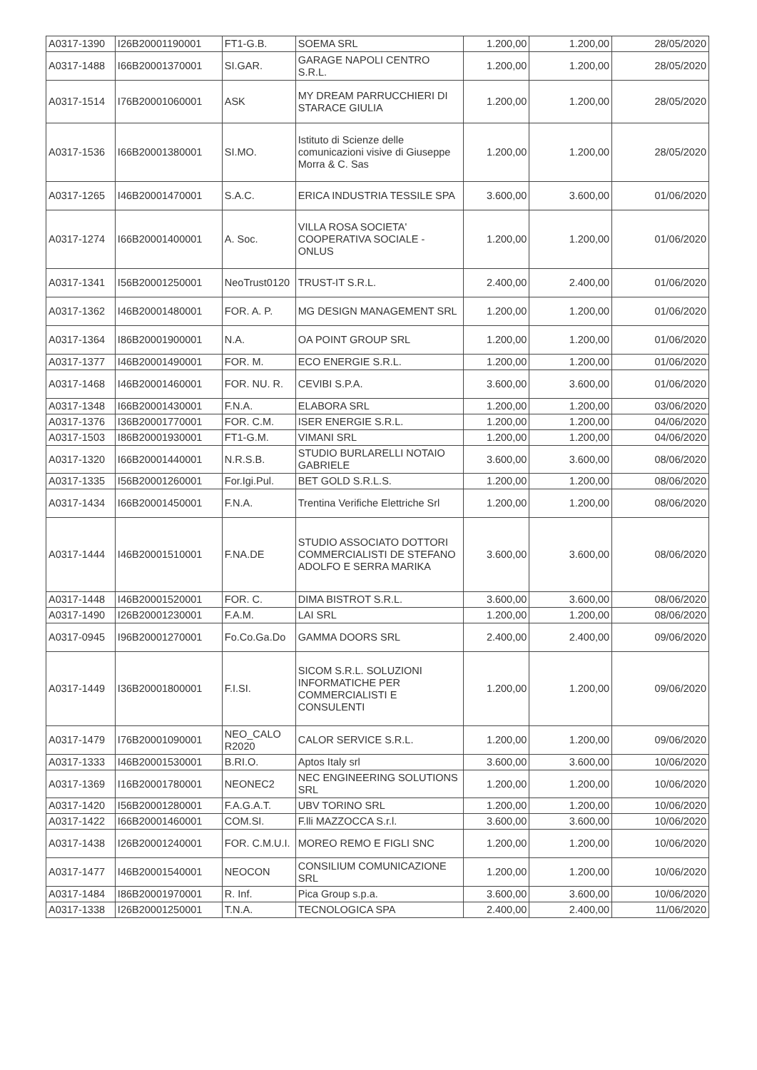| A0317-1390 | I26B20001190001 | FT1-G.B. | SOEMA SRL | 1.200,00 | 1.200,00 | 28/05/2020 |
| A0317-1488 | I66B20001370001 | SI.GAR. | GARAGE NAPOLI CENTRO S.R.L. | 1.200,00 | 1.200,00 | 28/05/2020 |
| A0317-1514 | I76B20001060001 | ASK | MY DREAM PARRUCCHIERI DI STARACE GIULIA | 1.200,00 | 1.200,00 | 28/05/2020 |
| A0317-1536 | I66B20001380001 | SI.MO. | Istituto di Scienze delle comunicazioni visive di Giuseppe Morra & C. Sas | 1.200,00 | 1.200,00 | 28/05/2020 |
| A0317-1265 | I46B20001470001 | S.A.C. | ERICA INDUSTRIA TESSILE SPA | 3.600,00 | 3.600,00 | 01/06/2020 |
| A0317-1274 | I66B20001400001 | A. Soc. | VILLA ROSA SOCIETA' COOPERATIVA SOCIALE - ONLUS | 1.200,00 | 1.200,00 | 01/06/2020 |
| A0317-1341 | I56B20001250001 | NeoTrust0120 | TRUST-IT S.R.L. | 2.400,00 | 2.400,00 | 01/06/2020 |
| A0317-1362 | I46B20001480001 | FOR. A. P. | MG DESIGN MANAGEMENT SRL | 1.200,00 | 1.200,00 | 01/06/2020 |
| A0317-1364 | I86B20001900001 | N.A. | OA POINT GROUP SRL | 1.200,00 | 1.200,00 | 01/06/2020 |
| A0317-1377 | I46B20001490001 | FOR. M. | ECO ENERGIE S.R.L. | 1.200,00 | 1.200,00 | 01/06/2020 |
| A0317-1468 | I46B20001460001 | FOR. NU. R. | CEVIBI S.P.A. | 3.600,00 | 3.600,00 | 01/06/2020 |
| A0317-1348 | I66B20001430001 | F.N.A. | ELABORA SRL | 1.200,00 | 1.200,00 | 03/06/2020 |
| A0317-1376 | I36B20001770001 | FOR. C.M. | ISER ENERGIE S.R.L. | 1.200,00 | 1.200,00 | 04/06/2020 |
| A0317-1503 | I86B20001930001 | FT1-G.M. | VIMANI SRL | 1.200,00 | 1.200,00 | 04/06/2020 |
| A0317-1320 | I66B20001440001 | N.R.S.B. | STUDIO BURLARELLI NOTAIO GABRIELE | 3.600,00 | 3.600,00 | 08/06/2020 |
| A0317-1335 | I56B20001260001 | For.Igi.Pul. | BET GOLD S.R.L.S. | 1.200,00 | 1.200,00 | 08/06/2020 |
| A0317-1434 | I66B20001450001 | F.N.A. | Trentina Verifiche Elettriche Srl | 1.200,00 | 1.200,00 | 08/06/2020 |
| A0317-1444 | I46B20001510001 | F.NA.DE | STUDIO ASSOCIATO DOTTORI COMMERCIALISTI DE STEFANO ADOLFO E SERRA MARIKA | 3.600,00 | 3.600,00 | 08/06/2020 |
| A0317-1448 | I46B20001520001 | FOR. C. | DIMA BISTROT S.R.L. | 3.600,00 | 3.600,00 | 08/06/2020 |
| A0317-1490 | I26B20001230001 | F.A.M. | LAI SRL | 1.200,00 | 1.200,00 | 08/06/2020 |
| A0317-0945 | I96B20001270001 | Fo.Co.Ga.Do | GAMMA DOORS SRL | 2.400,00 | 2.400,00 | 09/06/2020 |
| A0317-1449 | I36B20001800001 | F.I.SI. | SICOM S.R.L. SOLUZIONI INFORMATICHE PER COMMERCIALISTI E CONSULENTI | 1.200,00 | 1.200,00 | 09/06/2020 |
| A0317-1479 | I76B20001090001 | NEO_CALO R2020 | CALOR SERVICE S.R.L. | 1.200,00 | 1.200,00 | 09/06/2020 |
| A0317-1333 | I46B20001530001 | B.RI.O. | Aptos Italy srl | 3.600,00 | 3.600,00 | 10/06/2020 |
| A0317-1369 | I16B20001780001 | NEONEC2 | NEC ENGINEERING SOLUTIONS SRL | 1.200,00 | 1.200,00 | 10/06/2020 |
| A0317-1420 | I56B20001280001 | F.A.G.A.T. | UBV TORINO SRL | 1.200,00 | 1.200,00 | 10/06/2020 |
| A0317-1422 | I66B20001460001 | COM.SI. | F.lli MAZZOCCA S.r.l. | 3.600,00 | 3.600,00 | 10/06/2020 |
| A0317-1438 | I26B20001240001 | FOR. C.M.U.I. | MOREO REMO E FIGLI SNC | 1.200,00 | 1.200,00 | 10/06/2020 |
| A0317-1477 | I46B20001540001 | NEOCON | CONSILIUM COMUNICAZIONE SRL | 1.200,00 | 1.200,00 | 10/06/2020 |
| A0317-1484 | I86B20001970001 | R. Inf. | Pica Group s.p.a. | 3.600,00 | 3.600,00 | 10/06/2020 |
| A0317-1338 | I26B20001250001 | T.N.A. | TECNOLOGICA SPA | 2.400,00 | 2.400,00 | 11/06/2020 |